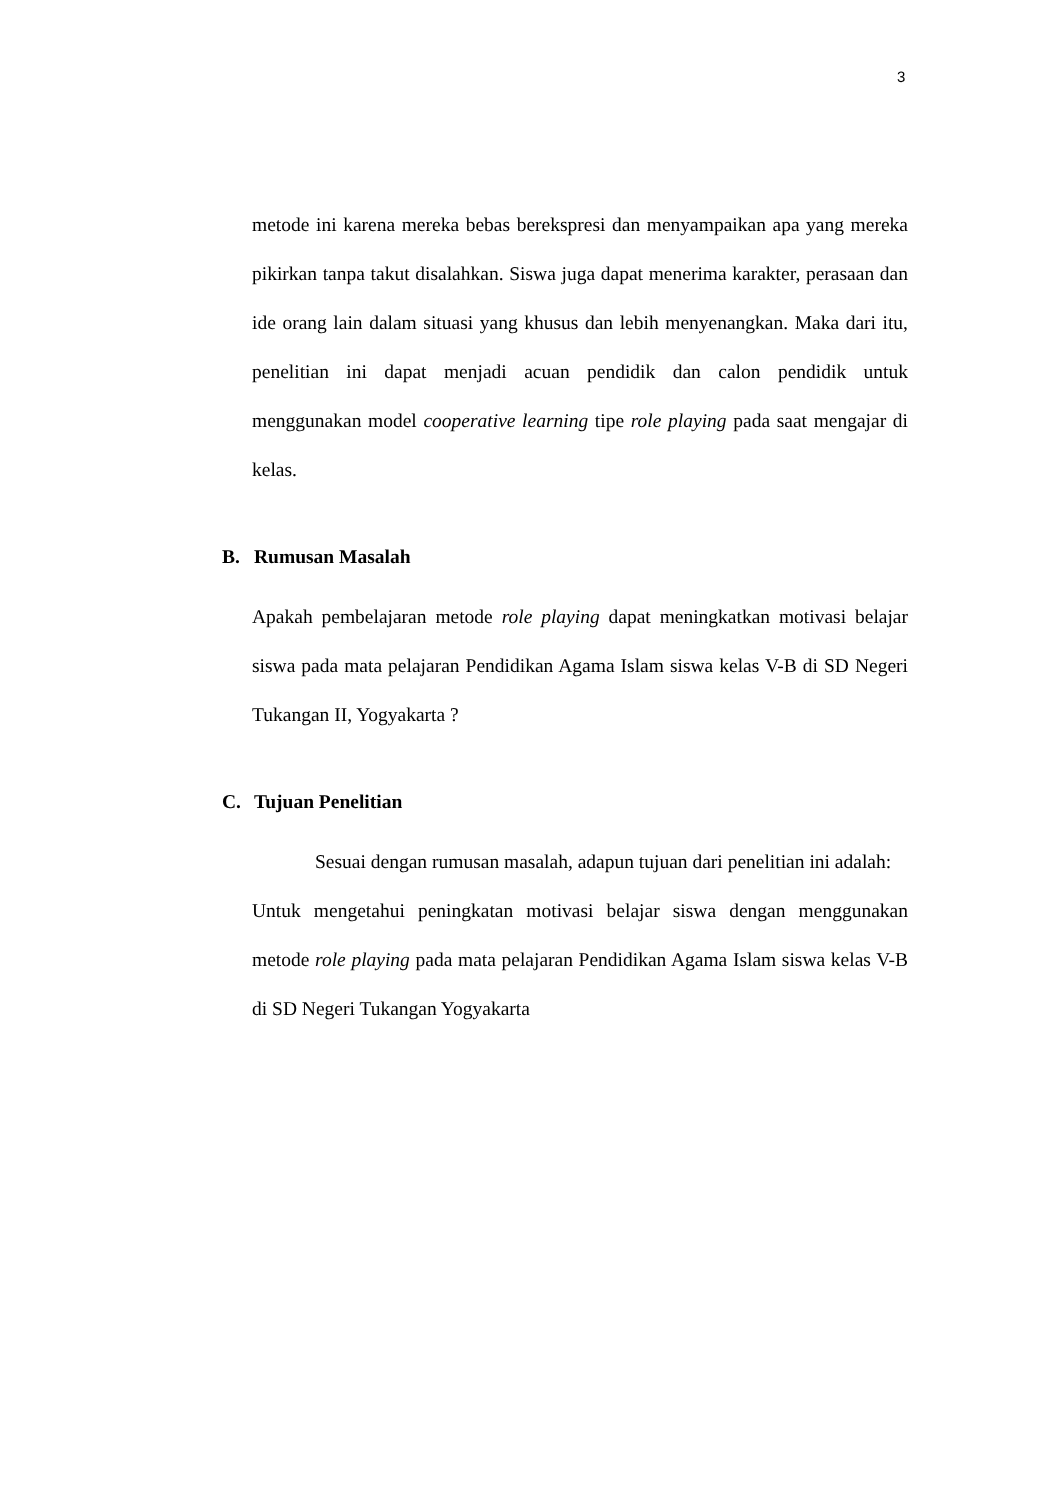3
metode ini karena mereka bebas berekspresi dan menyampaikan apa yang mereka pikirkan tanpa takut disalahkan. Siswa juga dapat menerima karakter, perasaan dan ide orang lain dalam situasi yang khusus dan lebih menyenangkan. Maka dari itu, penelitian ini dapat menjadi acuan pendidik dan calon pendidik untuk menggunakan model cooperative learning tipe role playing pada saat mengajar di kelas.
B. Rumusan Masalah
Apakah pembelajaran metode role playing dapat meningkatkan motivasi belajar siswa pada mata pelajaran Pendidikan Agama Islam siswa kelas V-B di SD Negeri Tukangan II, Yogyakarta ?
C. Tujuan Penelitian
Sesuai dengan rumusan masalah, adapun tujuan dari penelitian ini adalah:
Untuk mengetahui peningkatan motivasi belajar siswa dengan menggunakan metode role playing pada mata pelajaran Pendidikan Agama Islam siswa kelas V-B di SD Negeri Tukangan Yogyakarta